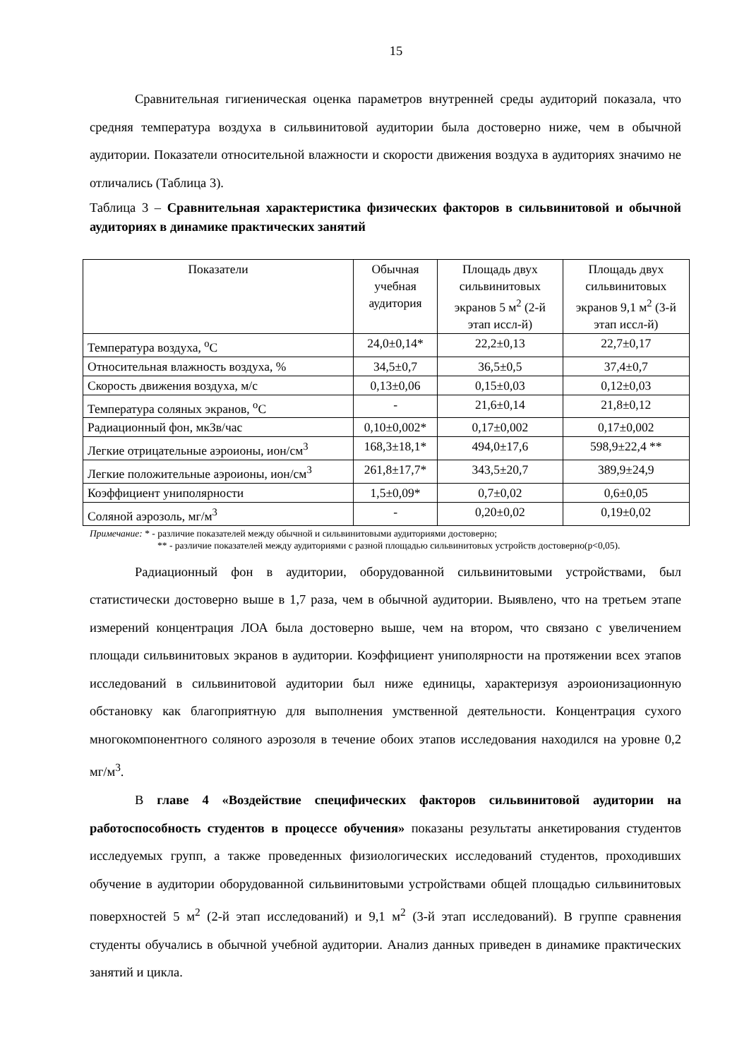15
Сравнительная гигиеническая оценка параметров внутренней среды аудиторий показала, что средняя температура воздуха в сильвинитовой аудитории была достоверно ниже, чем в обычной аудитории. Показатели относительной влажности и скорости движения воздуха в аудиториях значимо не отличались (Таблица 3).
Таблица 3 – Сравнительная характеристика физических факторов в сильвинитовой и обычной аудиториях в динамике практических занятий
| Показатели | Обычная учебная аудитория | Площадь двух сильвинитовых экранов 5 м<sup>2</sup> (2-й этап иссл-й) | Площадь двух сильвинитовых экранов 9,1 м<sup>2</sup> (3-й этап иссл-й) |
| --- | --- | --- | --- |
| Температура воздуха, <sup>о</sup>С | 24,0±0,14* | 22,2±0,13 | 22,7±0,17 |
| Относительная влажность воздуха, % | 34,5±0,7 | 36,5±0,5 | 37,4±0,7 |
| Скорость движения воздуха, м/с | 0,13±0,06 | 0,15±0,03 | 0,12±0,03 |
| Температура соляных экранов, <sup>о</sup>С | - | 21,6±0,14 | 21,8±0,12 |
| Радиационный фон, мкЗв/час | 0,10±0,002* | 0,17±0,002 | 0,17±0,002 |
| Легкие отрицательные аэроионы, ион/см<sup>3</sup> | 168,3±18,1* | 494,0±17,6 | 598,9±22,4 ** |
| Легкие положительные аэроионы, ион/см<sup>3</sup> | 261,8±17,7* | 343,5±20,7 | 389,9±24,9 |
| Коэффициент униполярности | 1,5±0,09* | 0,7±0,02 | 0,6±0,05 |
| Соляной аэрозоль, мг/м<sup>3</sup> | - | 0,20±0,02 | 0,19±0,02 |
Примечание: * - различие показателей между обычной и сильвинитовыми аудиториями достоверно;
** - различие показателей между аудиториями с разной площадью сильвинитовых устройств достоверно(р<0,05).
Радиационный фон в аудитории, оборудованной сильвинитовыми устройствами, был статистически достоверно выше в 1,7 раза, чем в обычной аудитории. Выявлено, что на третьем этапе измерений концентрация ЛОА была достоверно выше, чем на втором, что связано с увеличением площади сильвинитовых экранов в аудитории. Коэффициент униполярности на протяжении всех этапов исследований в сильвинитовой аудитории был ниже единицы, характеризуя аэроионизационную обстановку как благоприятную для выполнения умственной деятельности. Концентрация сухого многокомпонентного соляного аэрозоля в течение обоих этапов исследования находился на уровне 0,2 мг/м<sup>3</sup>.
В главе 4 «Воздействие специфических факторов сильвинитовой аудитории на работоспособность студентов в процессе обучения» показаны результаты анкетирования студентов исследуемых групп, а также проведенных физиологических исследований студентов, проходивших обучение в аудитории оборудованной сильвинитовыми устройствами общей площадью сильвинитовых поверхностей 5 м<sup>2</sup> (2-й этап исследований) и 9,1 м<sup>2</sup> (3-й этап исследований). В группе сравнения студенты обучались в обычной учебной аудитории. Анализ данных приведен в динамике практических занятий и цикла.